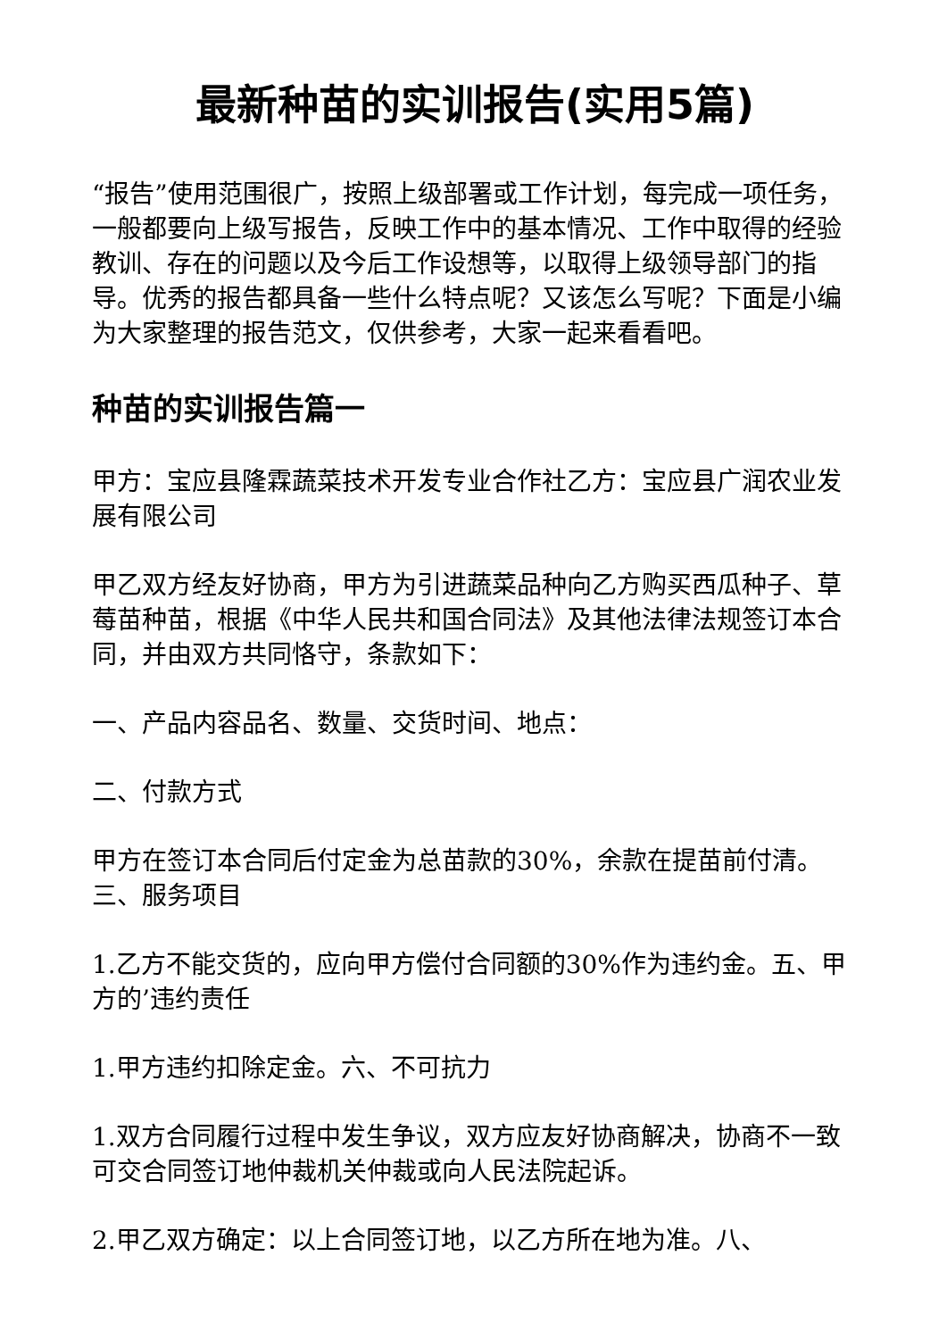最新种苗的实训报告(实用5篇)
“报告”使用范围很广，按照上级部署或工作计划，每完成一项任务，一般都要向上级写报告，反映工作中的基本情况、工作中取得的经验教训、存在的问题以及今后工作设想等，以取得上级领导部门的指导。优秀的报告都具备一些什么特点呢？又该怎么写呢？下面是小编为大家整理的报告范文，仅供参考，大家一起来看看吧。
种苗的实训报告篇一
甲方：宝应县隆霖蔬菜技术开发专业合作社乙方：宝应县广润农业发展有限公司
甲乙双方经友好协商，甲方为引进蔬菜品种向乙方购买西瓜种子、草莓苗种苗，根据《中华人民共和国合同法》及其他法律法规签订本合同，并由双方共同恪守，条款如下：
一、产品内容品名、数量、交货时间、地点：
二、付款方式
甲方在签订本合同后付定金为总苗款的30%，余款在提苗前付清。三、服务项目
1.乙方不能交货的，应向甲方偿付合同额的30%作为违约金。五、甲方的’违约责任
1.甲方违约扣除定金。六、不可抗力
1.双方合同履行过程中发生争议，双方应友好协商解决，协商不一致可交合同签订地仲裁机关仲裁或向人民法院起诉。
2.甲乙双方确定：以上合同签订地，以乙方所在地为准。八、